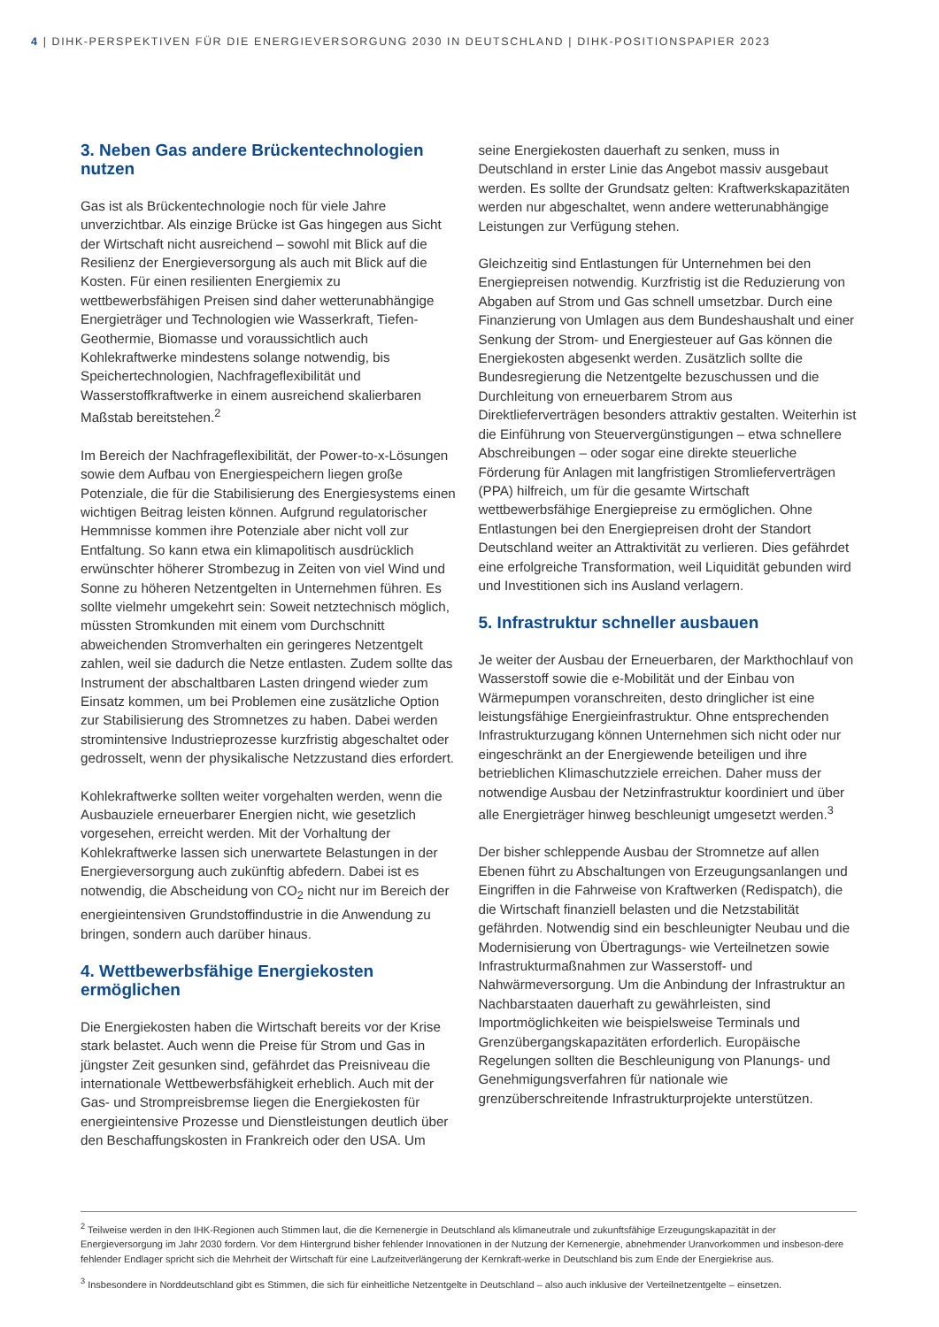4 | DIHK-PERSPEKTIVEN FÜR DIE ENERGIEVERSORGUNG 2030 IN DEUTSCHLAND | DIHK-POSITIONSPAPIER 2023
3. Neben Gas andere Brückentechnologien nutzen
Gas ist als Brückentechnologie noch für viele Jahre unverzichtbar. Als einzige Brücke ist Gas hingegen aus Sicht der Wirtschaft nicht ausreichend – sowohl mit Blick auf die Resilienz der Energieversorgung als auch mit Blick auf die Kosten. Für einen resilienten Energiemix zu wettbewerbsfähigen Preisen sind daher wetterunabhängige Energieträger und Technologien wie Wasserkraft, Tiefen-Geothermie, Biomasse und voraussichtlich auch Kohlekraftwerke mindestens solange notwendig, bis Speichertechnologien, Nachfrageflexibilität und Wasserstoffkraftwerke in einem ausreichend skalierbaren Maßstab bereitstehen.<sup>2</sup>
Im Bereich der Nachfrageflexibilität, der Power-to-x-Lösungen sowie dem Aufbau von Energiespeichern liegen große Potenziale, die für die Stabilisierung des Energiesystems einen wichtigen Beitrag leisten können. Aufgrund regulatorischer Hemmnisse kommen ihre Potenziale aber nicht voll zur Entfaltung. So kann etwa ein klimapolitisch ausdrücklich erwünschter höherer Strombezug in Zeiten von viel Wind und Sonne zu höheren Netzentgelten in Unternehmen führen. Es sollte vielmehr umgekehrt sein: Soweit netztechnisch möglich, müssten Stromkunden mit einem vom Durchschnitt abweichenden Stromverhalten ein geringeres Netzentgelt zahlen, weil sie dadurch die Netze entlasten. Zudem sollte das Instrument der abschaltbaren Lasten dringend wieder zum Einsatz kommen, um bei Problemen eine zusätzliche Option zur Stabilisierung des Stromnetzes zu haben. Dabei werden stromintensive Industrieprozesse kurzfristig abgeschaltet oder gedrosselt, wenn der physikalische Netzzustand dies erfordert.
Kohlekraftwerke sollten weiter vorgehalten werden, wenn die Ausbauziele erneuerbarer Energien nicht, wie gesetzlich vorgesehen, erreicht werden. Mit der Vorhaltung der Kohlekraftwerke lassen sich unerwartete Belastungen in der Energieversorgung auch zukünftig abfedern. Dabei ist es notwendig, die Abscheidung von CO<sub>2</sub> nicht nur im Bereich der energieintensiven Grundstoffindustrie in die Anwendung zu bringen, sondern auch darüber hinaus.
4. Wettbewerbsfähige Energiekosten ermöglichen
Die Energiekosten haben die Wirtschaft bereits vor der Krise stark belastet. Auch wenn die Preise für Strom und Gas in jüngster Zeit gesunken sind, gefährdet das Preisniveau die internationale Wettbewerbsfähigkeit erheblich. Auch mit der Gas- und Strompreisbremse liegen die Energiekosten für energieintensive Prozesse und Dienstleistungen deutlich über den Beschaffungskosten in Frankreich oder den USA. Um
seine Energiekosten dauerhaft zu senken, muss in Deutschland in erster Linie das Angebot massiv ausgebaut werden. Es sollte der Grundsatz gelten: Kraftwerkskapazitäten werden nur abgeschaltet, wenn andere wetterunabhängige Leistungen zur Verfügung stehen.
Gleichzeitig sind Entlastungen für Unternehmen bei den Energiepreisen notwendig. Kurzfristig ist die Reduzierung von Abgaben auf Strom und Gas schnell umsetzbar. Durch eine Finanzierung von Umlagen aus dem Bundeshaushalt und einer Senkung der Strom- und Energiesteuer auf Gas können die Energiekosten abgesenkt werden. Zusätzlich sollte die Bundesregierung die Netzentgelte bezuschussen und die Durchleitung von erneuerbarem Strom aus Direktlieferverträgen besonders attraktiv gestalten. Weiterhin ist die Einführung von Steuervergünstigungen – etwa schnellere Abschreibungen – oder sogar eine direkte steuerliche Förderung für Anlagen mit langfristigen Stromlieferverträgen (PPA) hilfreich, um für die gesamte Wirtschaft wettbewerbsfähige Energiepreise zu ermöglichen. Ohne Entlastungen bei den Energiepreisen droht der Standort Deutschland weiter an Attraktivität zu verlieren. Dies gefährdet eine erfolgreiche Transformation, weil Liquidität gebunden wird und Investitionen sich ins Ausland verlagern.
5. Infrastruktur schneller ausbauen
Je weiter der Ausbau der Erneuerbaren, der Markthochlauf von Wasserstoff sowie die e-Mobilität und der Einbau von Wärmepumpen voranschreiten, desto dringlicher ist eine leistungsfähige Energieinfrastruktur. Ohne entsprechenden Infrastrukturzugang können Unternehmen sich nicht oder nur eingeschränkt an der Energiewende beteiligen und ihre betrieblichen Klimaschutzziele erreichen. Daher muss der notwendige Ausbau der Netzinfrastruktur koordiniert und über alle Energieträger hinweg beschleunigt umgesetzt werden.<sup>3</sup>
Der bisher schleppende Ausbau der Stromnetze auf allen Ebenen führt zu Abschaltungen von Erzeugungsanlangen und Eingriffen in die Fahrweise von Kraftwerken (Redispatch), die die Wirtschaft finanziell belasten und die Netzstabilität gefährden. Notwendig sind ein beschleunigter Neubau und die Modernisierung von Übertragungs- wie Verteilnetzen sowie Infrastrukturmaßnahmen zur Wasserstoff- und Nahwärmeversorgung. Um die Anbindung der Infrastruktur an Nachbarstaaten dauerhaft zu gewährleisten, sind Importmöglichkeiten wie beispielsweise Terminals und Grenzübergangskapazitäten erforderlich. Europäische Regelungen sollten die Beschleunigung von Planungs- und Genehmigungsverfahren für nationale wie grenzüberschreitende Infrastrukturprojekte unterstützen.
<sup>2</sup> Teilweise werden in den IHK-Regionen auch Stimmen laut, die die Kernenergie in Deutschland als klimaneutrale und zukunftsfähige Erzeugungskapazität in der Energieversorgung im Jahr 2030 fordern. Vor dem Hintergrund bisher fehlender Innovationen in der Nutzung der Kernenergie, abnehmender Uranvorkommen und insbeson-dere fehlender Endlager spricht sich die Mehrheit der Wirtschaft für eine Laufzeitverlängerung der Kernkraft-werke in Deutschland bis zum Ende der Energiekrise aus.
<sup>3</sup> Insbesondere in Norddeutschland gibt es Stimmen, die sich für einheitliche Netzentgelte in Deutschland – also auch inklusive der Verteilnetzentgelte – einsetzen.